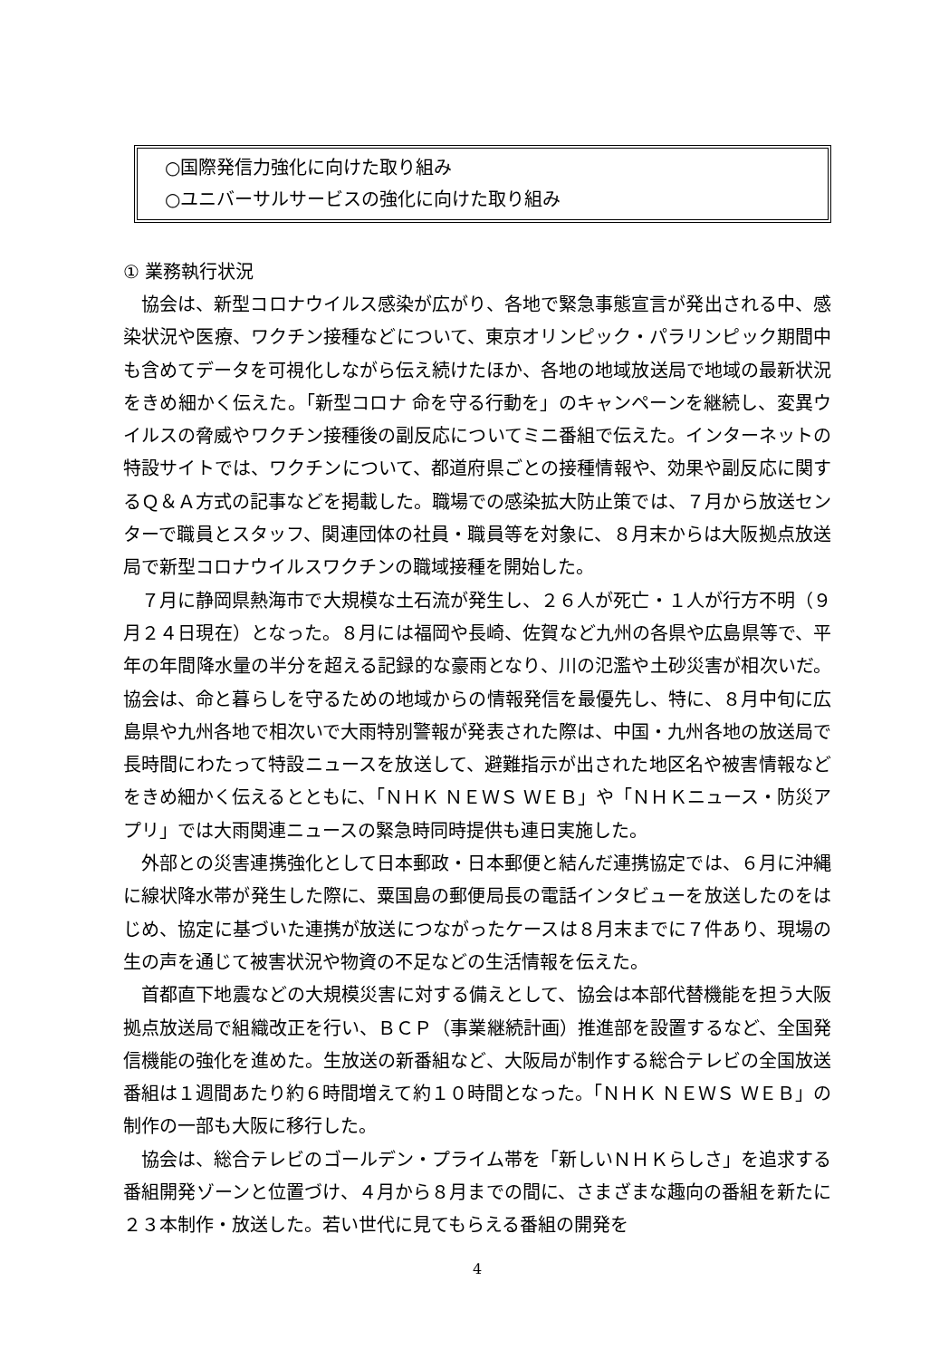○国際発信力強化に向けた取り組み
○ユニバーサルサービスの強化に向けた取り組み
① 業務執行状況
協会は、新型コロナウイルス感染が広がり、各地で緊急事態宣言が発出される中、感染状況や医療、ワクチン接種などについて、東京オリンピック・パラリンピック期間中も含めてデータを可視化しながら伝え続けたほか、各地の地域放送局で地域の最新状況をきめ細かく伝えた。「新型コロナ 命を守る行動を」のキャンペーンを継続し、変異ウイルスの脅威やワクチン接種後の副反応についてミニ番組で伝えた。インターネットの特設サイトでは、ワクチンについて、都道府県ごとの接種情報や、効果や副反応に関するＱ＆Ａ方式の記事などを掲載した。職場での感染拡大防止策では、７月から放送センターで職員とスタッフ、関連団体の社員・職員等を対象に、８月末からは大阪拠点放送局で新型コロナウイルスワクチンの職域接種を開始した。
７月に静岡県熱海市で大規模な土石流が発生し、２６人が死亡・１人が行方不明（９月２４日現在）となった。８月には福岡や長崎、佐賀など九州の各県や広島県等で、平年の年間降水量の半分を超える記録的な豪雨となり、川の氾濫や土砂災害が相次いだ。協会は、命と暮らしを守るための地域からの情報発信を最優先し、特に、８月中旬に広島県や九州各地で相次いで大雨特別警報が発表された際は、中国・九州各地の放送局で長時間にわたって特設ニュースを放送して、避難指示が出された地区名や被害情報などをきめ細かく伝えるとともに、「ＮＨＫ ＮＥＷＳ ＷＥＢ」や「ＮＨＫニュース・防災アプリ」では大雨関連ニュースの緊急時同時提供も連日実施した。
外部との災害連携強化として日本郵政・日本郵便と結んだ連携協定では、６月に沖縄に線状降水帯が発生した際に、粟国島の郵便局長の電話インタビューを放送したのをはじめ、協定に基づいた連携が放送につながったケースは８月末までに７件あり、現場の生の声を通じて被害状況や物資の不足などの生活情報を伝えた。
首都直下地震などの大規模災害に対する備えとして、協会は本部代替機能を担う大阪拠点放送局で組織改正を行い、ＢＣＰ（事業継続計画）推進部を設置するなど、全国発信機能の強化を進めた。生放送の新番組など、大阪局が制作する総合テレビの全国放送番組は１週間あたり約６時間増えて約１０時間となった。「ＮＨＫ ＮＥＷＳ ＷＥＢ」の制作の一部も大阪に移行した。
協会は、総合テレビのゴールデン・プライム帯を「新しいＮＨＫらしさ」を追求する番組開発ゾーンと位置づけ、４月から８月までの間に、さまざまな趣向の番組を新たに２３本制作・放送した。若い世代に見てもらえる番組の開発を
4